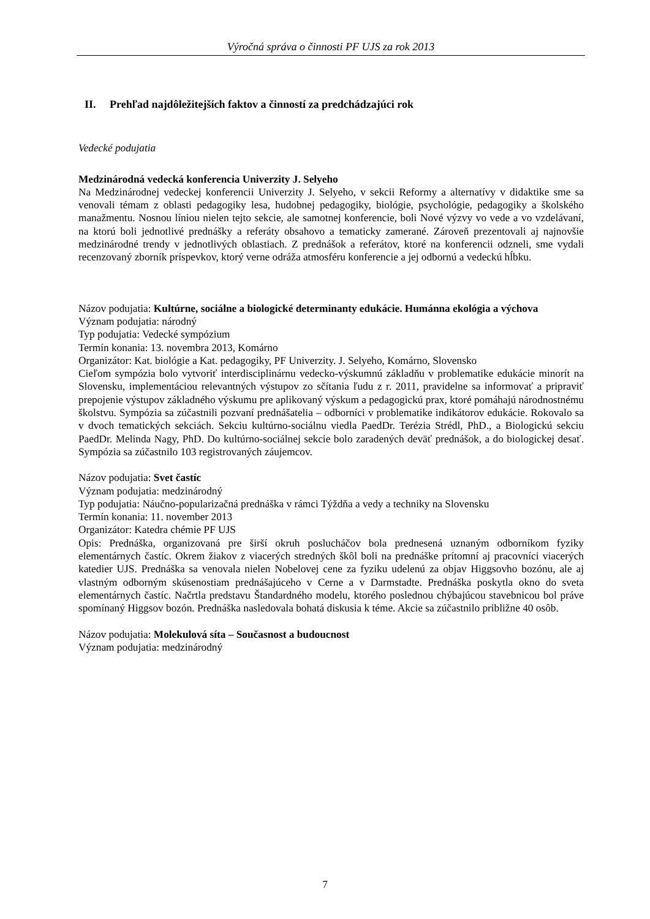Výročná správa o činnosti PF UJS za rok 2013
II. Prehľad najdôležitejších faktov a činností za predchádzajúci rok
Vedecké podujatia
Medzinárodná vedecká konferencia Univerzity J. Selyeho
Na Medzinárodnej vedeckej konferencii Univerzity J. Selyeho, v sekcii Reformy a alternatívy v didaktike sme sa venovali témam z oblasti pedagogiky lesa, hudobnej pedagogiky, biológie, psychológie, pedagogiky a školského manažmentu. Nosnou líniou nielen tejto sekcie, ale samotnej konferencie, boli Nové výzvy vo vede a vo vzdelávaní, na ktorú boli jednotlivé prednášky a referáty obsahovo a tematicky zamerané. Zároveň prezentovali aj najnovšie medzinárodné trendy v jednotlivých oblastiach. Z prednášok a referátov, ktoré na konferencii odzneli, sme vydali recenzovaný zborník príspevkov, ktorý verne odráža atmosféru konferencie a jej odbornú a vedeckú hĺbku.
Názov podujatia: Kultúrne, sociálne a biologické determinanty edukácie. Humánna ekológia a výchova
Význam podujatia: národný
Typ podujatia: Vedecké sympózium
Termín konania: 13. novembra 2013, Komárno
Organizátor: Kat. biológie a Kat. pedagogiky, PF Univerzity. J. Selyeho, Komárno, Slovensko
Cieľom sympózia bolo vytvoriť interdisciplinárnu vedecko-výskumnú základňu v problematike edukácie minorít na Slovensku, implementáciou relevantných výstupov zo sčítania ľudu z r. 2011, pravidelne sa informovať a pripraviť prepojenie výstupov základného výskumu pre aplikovaný výskum a pedagogickú prax, ktoré pomáhajú národnostnému školstvu. Sympózia sa zúčastnili pozvaní prednášatelia – odborníci v problematike indikátorov edukácie. Rokovalo sa v dvoch tematických sekciách. Sekciu kultúrno-sociálnu viedla PaedDr. Terézia Strédl, PhD., a Biologickú sekciu PaedDr. Melinda Nagy, PhD. Do kultúrno-sociálnej sekcie bolo zaradených deväť prednášok, a do biologickej desať. Sympózia sa zúčastnilo 103 registrovaných záujemcov.
Názov podujatia: Svet častíc
Význam podujatia: medzinárodný
Typ podujatia: Náučno-popularizačná prednáška v rámci Týždňa a vedy a techniky na Slovensku
Termín konania: 11. november 2013
Organizátor: Katedra chémie PF UJS
Opis: Prednáška, organizovaná pre širší okruh poslucháčov bola prednesená uznaným odborníkom fyziky elementárnych častíc. Okrem žiakov z viacerých stredných škôl boli na prednáške prítomní aj pracovníci viacerých katedier UJS. Prednáška sa venovala nielen Nobelovej cene za fyziku udelenú za objav Higgsovho bozónu, ale aj vlastným odborným skúsenostiam prednášajúceho v Cerne a v Darmstadte. Prednáška poskytla okno do sveta elementárnych častíc. Načrtla predstavu Štandardného modelu, ktorého poslednou chýbajúcou stavebnicou bol práve spomínaný Higgsov bozón. Prednáška nasledovala bohatá diskusia k téme. Akcie sa zúčastnilo približne 40 osôb.
Názov podujatia: Molekulová síta – Současnost a budoucnost
Význam podujatia: medzinárodný
7